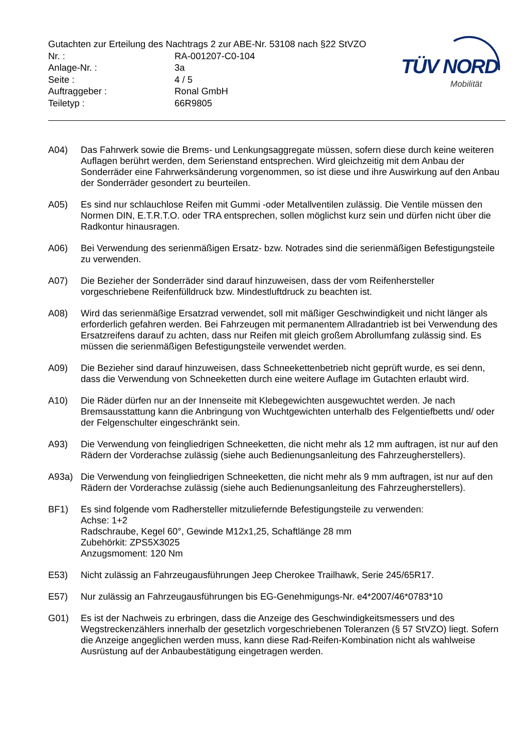Gutachten zur Erteilung des Nachtrags 2 zur ABE-Nr. 53108 nach §22 StVZO
| Nr. : | RA-001207-C0-104 |
| Anlage-Nr. : | 3a |
| Seite : | 4 / 5 |
| Auftraggeber : | Ronal GmbH |
| Teiletyp : | 66R9805 |
TÜV NORD
Mobilität
A04) Das Fahrwerk sowie die Brems- und Lenkungsaggregate müssen, sofern diese durch keine weiteren Auflagen berührt werden, dem Serienstand entsprechen. Wird gleichzeitig mit dem Anbau der Sonderräder eine Fahrwerksänderung vorgenommen, so ist diese und ihre Auswirkung auf den Anbau der Sonderräder gesondert zu beurteilen.
A05) Es sind nur schlauchlose Reifen mit Gummi -oder Metallventilen zulässig. Die Ventile müssen den Normen DIN, E.T.R.T.O. oder TRA entsprechen, sollen möglichst kurz sein und dürfen nicht über die Radkontur hinausragen.
A06) Bei Verwendung des serienmäßigen Ersatz- bzw. Notrades sind die serienmäßigen Befestigungsteile zu verwenden.
A07) Die Bezieher der Sonderräder sind darauf hinzuweisen, dass der vom Reifenhersteller vorgeschriebene Reifenfülldruck bzw. Mindestluftdruck zu beachten ist.
A08) Wird das serienmäßige Ersatzrad verwendet, soll mit mäßiger Geschwindigkeit und nicht länger als erforderlich gefahren werden. Bei Fahrzeugen mit permanentem Allradantrieb ist bei Verwendung des Ersatzreifens darauf zu achten, dass nur Reifen mit gleich großem Abrollumfang zulässig sind. Es müssen die serienmäßigen Befestigungsteile verwendet werden.
A09) Die Bezieher sind darauf hinzuweisen, dass Schneekettenbetrieb nicht geprüft wurde, es sei denn, dass die Verwendung von Schneeketten durch eine weitere Auflage im Gutachten erlaubt wird.
A10) Die Räder dürfen nur an der Innenseite mit Klebegewichten ausgewuchtet werden. Je nach Bremsausstattung kann die Anbringung von Wuchtgewichten unterhalb des Felgentiefbetts und/ oder der Felgenschulter eingeschränkt sein.
A93) Die Verwendung von feingliedrigen Schneeketten, die nicht mehr als 12 mm auftragen, ist nur auf den Rädern der Vorderachse zulässig (siehe auch Bedienungsanleitung des Fahrzeugherstellers).
A93a) Die Verwendung von feingliedrigen Schneeketten, die nicht mehr als 9 mm auftragen, ist nur auf den Rädern der Vorderachse zulässig (siehe auch Bedienungsanleitung des Fahrzeugherstellers).
BF1) Es sind folgende vom Radhersteller mitzuliefernde Befestigungsteile zu verwenden:
Achse: 1+2
Radschraube, Kegel 60°, Gewinde M12x1,25, Schaftlänge 28 mm
Zubehörkit: ZPS5X3025
Anzugsmoment: 120 Nm
E53) Nicht zulässig an Fahrzeugausführungen Jeep Cherokee Trailhawk, Serie 245/65R17.
E57) Nur zulässig an Fahrzeugausführungen bis EG-Genehmigungs-Nr. e4*2007/46*0783*10
G01) Es ist der Nachweis zu erbringen, dass die Anzeige des Geschwindigkeitsmessers und des Wegstreckenzählers innerhalb der gesetzlich vorgeschriebenen Toleranzen (§ 57 StVZO) liegt. Sofern die Anzeige angeglichen werden muss, kann diese Rad-Reifen-Kombination nicht als wahlweise Ausrüstung auf der Anbaubestätigung eingetragen werden.